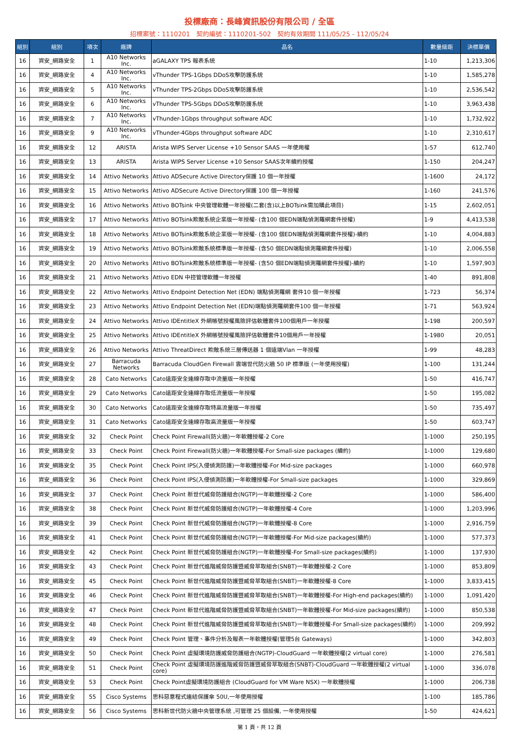投標廠商：長峰資訊股份有限公司 / 全區
招標案號：1110201　契約編號：1110201-502　契約有效期間 111/05/25 - 112/05/24
| 組別 | 組別 | 項次 | 廠牌 | 品名 | 數量級距 | 決標單價 |
| --- | --- | --- | --- | --- | --- | --- |
| 16 | 資安_網路安全 | 1 | A10 Networks Inc. | aGALAXY TPS 報表系統 | 1-10 | 1,213,306 |
| 16 | 資安_網路安全 | 4 | A10 Networks Inc. | vThunder TPS-1Gbps DDoS攻擊防護系統 | 1-10 | 1,585,278 |
| 16 | 資安_網路安全 | 5 | A10 Networks Inc. | vThunder TPS-2Gbps DDoS攻擊防護系統 | 1-10 | 2,536,542 |
| 16 | 資安_網路安全 | 6 | A10 Networks Inc. | vThunder TPS-5Gbps DDoS攻擊防護系統 | 1-10 | 3,963,438 |
| 16 | 資安_網路安全 | 7 | A10 Networks Inc. | vThunder-1Gbps throughput software ADC | 1-10 | 1,732,922 |
| 16 | 資安_網路安全 | 9 | A10 Networks Inc. | vThunder-4Gbps throughput software ADC | 1-10 | 2,310,617 |
| 16 | 資安_網路安全 | 12 | ARISTA | Arista WIPS Server License +10 Sensor SAAS 一年使用權 | 1-57 | 612,740 |
| 16 | 資安_網路安全 | 13 | ARISTA | Arista WIPS Server License +10 Sensor SAAS次年續約授權 | 1-150 | 204,247 |
| 16 | 資安_網路安全 | 14 | Attivo Networks | Attivo ADSecure Active Directory保護 10 個一年授權 | 1-1600 | 24,172 |
| 16 | 資安_網路安全 | 15 | Attivo Networks | Attivo ADSecure Active Directory保護 100 個一年授權 | 1-160 | 241,576 |
| 16 | 資安_網路安全 | 16 | Attivo Networks | Attivo BOTsink 中央管理軟體一年授權(二套(含)以上BOTsink需加購此項目) | 1-15 | 2,602,051 |
| 16 | 資安_網路安全 | 17 | Attivo Networks | Attivo BOTsink欺敵系統企業版一年授權- (含100 個EDN端點偵測羅網套件授權) | 1-9 | 4,413,538 |
| 16 | 資安_網路安全 | 18 | Attivo Networks | Attivo BOTsink欺敵系統企業版一年授權- (含100 個EDN端點偵測羅網套件授權)-續約 | 1-10 | 4,004,883 |
| 16 | 資安_網路安全 | 19 | Attivo Networks | Attivo BOTsink欺敵系統標準版一年授權- (含50 個EDN端點偵測羅網套件授權) | 1-10 | 2,006,558 |
| 16 | 資安_網路安全 | 20 | Attivo Networks | Attivo BOTsink欺敵系統標準版一年授權- (含50 個EDN端點偵測羅網套件授權)-續約 | 1-10 | 1,597,903 |
| 16 | 資安_網路安全 | 21 | Attivo Networks | Attivo EDN 中控管理軟體一年授權 | 1-40 | 891,808 |
| 16 | 資安_網路安全 | 22 | Attivo Networks | Attivo Endpoint Detection Net (EDN) 端點偵測羅網 套件10 個一年授權 | 1-723 | 56,374 |
| 16 | 資安_網路安全 | 23 | Attivo Networks | Attivo Endpoint Detection Net (EDN)端點偵測羅網套件100 個一年授權 | 1-71 | 563,924 |
| 16 | 資安_網路安全 | 24 | Attivo Networks | Attivo IDEntitleX 外網帳號授權風險評估軟體套件100個用戶一年授權 | 1-198 | 200,597 |
| 16 | 資安_網路安全 | 25 | Attivo Networks | Attivo IDEntitleX 外網帳號授權風險評估軟體套件10個用戶一年授權 | 1-1980 | 20,051 |
| 16 | 資安_網路安全 | 26 | Attivo Networks | Attivo ThreatDirect 欺敵系統三層傳送器 1 個遠端Vlan 一年授權 | 1-99 | 48,283 |
| 16 | 資安_網路安全 | 27 | Barracuda Networks | Barracuda CloudGen Firewall 雲端世代防火牆 50 IP 標準版 (一年使用授權) | 1-100 | 131,244 |
| 16 | 資安_網路安全 | 28 | Cato Networks | Cato遠距安全連線存取中流量版一年授權 | 1-50 | 416,747 |
| 16 | 資安_網路安全 | 29 | Cato Networks | Cato遠距安全連線存取低流量版一年授權 | 1-50 | 195,082 |
| 16 | 資安_網路安全 | 30 | Cato Networks | Cato遠距安全連線存取特高流量版一年授權 | 1-50 | 735,497 |
| 16 | 資安_網路安全 | 31 | Cato Networks | Cato遠距安全連線存取高流量版一年授權 | 1-50 | 603,747 |
| 16 | 資安_網路安全 | 32 | Check Point | Check Point Firewall(防火牆)一年軟體授權-2 Core | 1-1000 | 250,195 |
| 16 | 資安_網路安全 | 33 | Check Point | Check Point Firewall(防火牆)一年軟體授權-For Small-size packages (續約) | 1-1000 | 129,680 |
| 16 | 資安_網路安全 | 35 | Check Point | Check Point IPS(入侵偵測防護)一年軟體授權-For Mid-size packages | 1-1000 | 660,978 |
| 16 | 資安_網路安全 | 36 | Check Point | Check Point IPS(入侵偵測防護)一年軟體授權-For Small-size packages | 1-1000 | 329,869 |
| 16 | 資安_網路安全 | 37 | Check Point | Check Point 新世代威脅防護組合(NGTP)一年軟體授權-2 Core | 1-1000 | 586,400 |
| 16 | 資安_網路安全 | 38 | Check Point | Check Point 新世代威脅防護組合(NGTP)一年軟體授權-4 Core | 1-1000 | 1,203,996 |
| 16 | 資安_網路安全 | 39 | Check Point | Check Point 新世代威脅防護組合(NGTP)一年軟體授權-8 Core | 1-1000 | 2,916,759 |
| 16 | 資安_網路安全 | 41 | Check Point | Check Point 新世代威脅防護組合(NGTP)一年軟體授權-For Mid-size packages(續約) | 1-1000 | 577,373 |
| 16 | 資安_網路安全 | 42 | Check Point | Check Point 新世代威脅防護組合(NGTP)一年軟體授權-For Small-size packages(續約) | 1-1000 | 137,930 |
| 16 | 資安_網路安全 | 43 | Check Point | Check Point 新世代進階威脅防護暨威脅萃取組合(SNBT)一年軟體授權-2 Core | 1-1000 | 853,809 |
| 16 | 資安_網路安全 | 45 | Check Point | Check Point 新世代進階威脅防護暨威脅萃取組合(SNBT)一年軟體授權-8 Core | 1-1000 | 3,833,415 |
| 16 | 資安_網路安全 | 46 | Check Point | Check Point 新世代進階威脅防護暨威脅萃取組合(SNBT)一年軟體授權-For High-end packages(續約) | 1-1000 | 1,091,420 |
| 16 | 資安_網路安全 | 47 | Check Point | Check Point 新世代進階威脅防護暨威脅萃取組合(SNBT)一年軟體授權-For Mid-size packages(續約) | 1-1000 | 850,538 |
| 16 | 資安_網路安全 | 48 | Check Point | Check Point 新世代進階威脅防護暨威脅萃取組合(SNBT)一年軟體授權-For Small-size packages(續約) | 1-1000 | 209,992 |
| 16 | 資安_網路安全 | 49 | Check Point | Check Point 管理、事件分析及報表一年軟體授權(管理5台 Gateways) | 1-1000 | 342,803 |
| 16 | 資安_網路安全 | 50 | Check Point | Check Point 虛擬環境防護威脅防護組合(NGTP)-CloudGuard 一年軟體授權(2 virtual core) | 1-1000 | 276,581 |
| 16 | 資安_網路安全 | 51 | Check Point | Check Point 虛擬環境防護進階威脅防護暨威脅萃取組合(SNBT)-CloudGuard 一年軟體授權(2 virtual core) | 1-1000 | 336,078 |
| 16 | 資安_網路安全 | 53 | Check Point | Check Point虛擬環境防護組合 (CloudGuard for VM Ware NSX) 一年軟體授權 | 1-1000 | 206,738 |
| 16 | 資安_網路安全 | 55 | Cisco Systems | 思科惡意程式連結保護傘 50U,一年使用授權 | 1-100 | 185,786 |
| 16 | 資安_網路安全 | 56 | Cisco Systems | 思科新世代防火牆中央管理系統 ,可管理 25 個設備, 一年使用授權 | 1-50 | 424,621 |
第 1 頁，共 12 頁